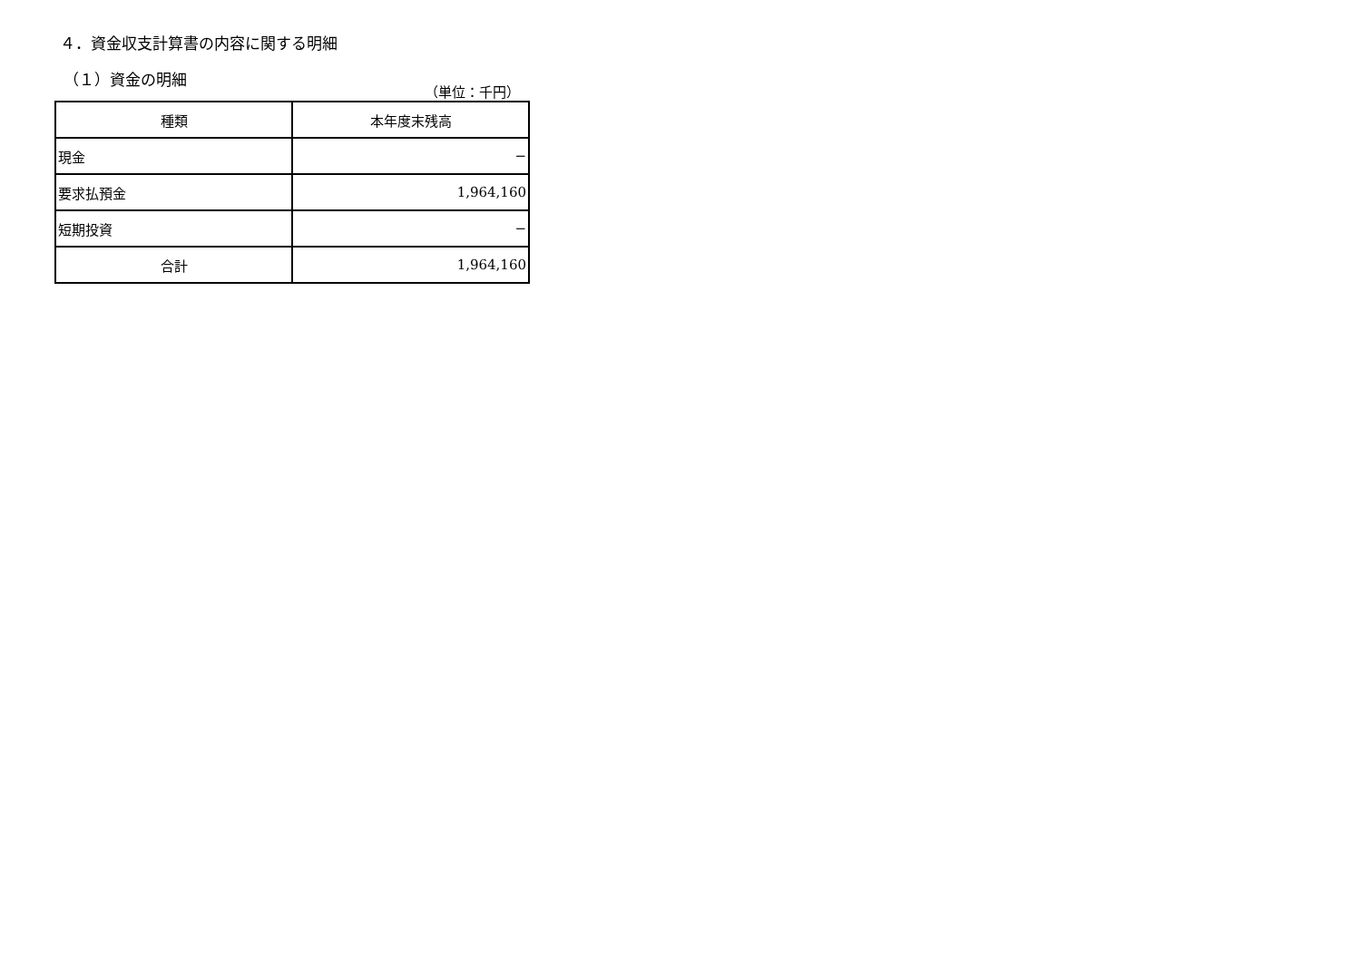４．資金収支計算書の内容に関する明細
（１）資金の明細
（単位：千円）
| 種類 | 本年度末残高 |
| --- | --- |
| 現金 | − |
| 要求払預金 | 1,964,160 |
| 短期投資 | − |
| 合計 | 1,964,160 |